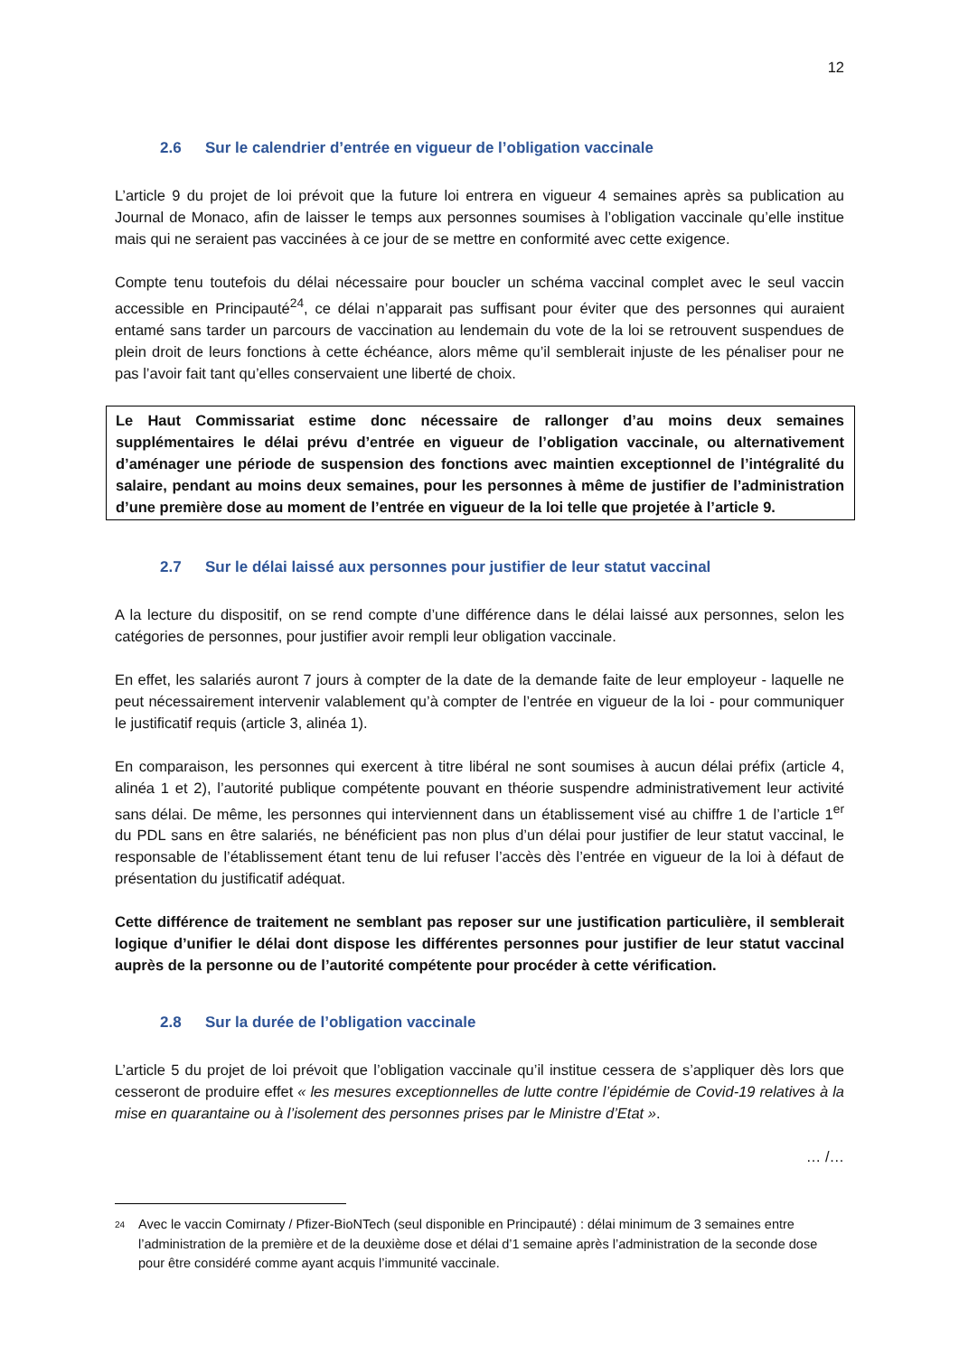12
2.6 Sur le calendrier d’entrée en vigueur de l’obligation vaccinale
L’article 9 du projet de loi prévoit que la future loi entrera en vigueur 4 semaines après sa publication au Journal de Monaco, afin de laisser le temps aux personnes soumises à l’obligation vaccinale qu’elle institue mais qui ne seraient pas vaccinées à ce jour de se mettre en conformité avec cette exigence.
Compte tenu toutefois du délai nécessaire pour boucler un schéma vaccinal complet avec le seul vaccin accessible en Principauté<sup>24</sup>, ce délai n’apparait pas suffisant pour éviter que des personnes qui auraient entamé sans tarder un parcours de vaccination au lendemain du vote de la loi se retrouvent suspendues de plein droit de leurs fonctions à cette échéance, alors même qu’il semblerait injuste de les pénaliser pour ne pas l’avoir fait tant qu’elles conservaient une liberté de choix.
Le Haut Commissariat estime donc nécessaire de rallonger d’au moins deux semaines supplémentaires le délai prévu d’entrée en vigueur de l’obligation vaccinale, ou alternativement d’aménager une période de suspension des fonctions avec maintien exceptionnel de l’intégralité du salaire, pendant au moins deux semaines, pour les personnes à même de justifier de l’administration d’une première dose au moment de l’entrée en vigueur de la loi telle que projetée à l’article 9.
2.7 Sur le délai laissé aux personnes pour justifier de leur statut vaccinal
A la lecture du dispositif, on se rend compte d’une différence dans le délai laissé aux personnes, selon les catégories de personnes, pour justifier avoir rempli leur obligation vaccinale.
En effet, les salariés auront 7 jours à compter de la date de la demande faite de leur employeur - laquelle ne peut nécessairement intervenir valablement qu’à compter de l’entrée en vigueur de la loi - pour communiquer le justificatif requis (article 3, alinéa 1).
En comparaison, les personnes qui exercent à titre libéral ne sont soumises à aucun délai préfix (article 4, alinéa 1 et 2), l’autorité publique compétente pouvant en théorie suspendre administrativement leur activité sans délai. De même, les personnes qui interviennent dans un établissement visé au chiffre 1 de l’article 1<sup>er</sup> du PDL sans en être salariés, ne bénéficient pas non plus d’un délai pour justifier de leur statut vaccinal, le responsable de l’établissement étant tenu de lui refuser l’accès dès l’entrée en vigueur de la loi à défaut de présentation du justificatif adéquat.
Cette différence de traitement ne semblant pas reposer sur une justification particulière, il semblerait logique d’unifier le délai dont dispose les différentes personnes pour justifier de leur statut vaccinal auprès de la personne ou de l’autorité compétente pour procéder à cette vérification.
2.8 Sur la durée de l’obligation vaccinale
L’article 5 du projet de loi prévoit que l’obligation vaccinale qu’il institue cessera de s’appliquer dès lors que cesseront de produire effet « les mesures exceptionnelles de lutte contre l’épidémie de Covid-19 relatives à la mise en quarantaine ou à l’isolement des personnes prises par le Ministre d’Etat ».
… /…
<sup>24</sup>
Avec le vaccin Comirnaty / Pfizer-BioNTech (seul disponible en Principauté) : délai minimum de 3 semaines entre l’administration de la première et de la deuxième dose et délai d’1 semaine après l’administration de la seconde dose pour être considéré comme ayant acquis l’immunité vaccinale.